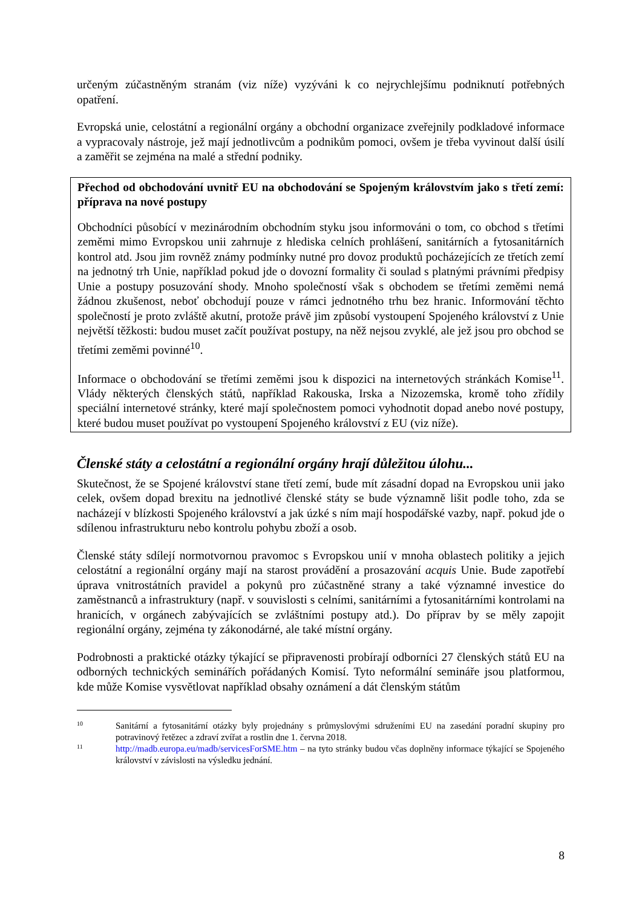určeným zúčastněným stranám (viz níže) vyzýváni k co nejrychlejšímu podniknutí potřebných opatření.
Evropská unie, celostátní a regionální orgány a obchodní organizace zveřejnily podkladové informace a vypracovaly nástroje, jež mají jednotlivcům a podnikům pomoci, ovšem je třeba vyvinout další úsilí a zaměřit se zejména na malé a střední podniky.
Přechod od obchodování uvnitř EU na obchodování se Spojeným královstvím jako s třetí zemí: příprava na nové postupy
Obchodníci působící v mezinárodním obchodním styku jsou informováni o tom, co obchod s třetími zeměmi mimo Evropskou unii zahrnuje z hlediska celních prohlášení, sanitárních a fytosanitárních kontrol atd. Jsou jim rovněž známy podmínky nutné pro dovoz produktů pocházejících ze třetích zemí na jednotný trh Unie, například pokud jde o dovozní formality či soulad s platnými právními předpisy Unie a postupy posuzování shody. Mnoho společností však s obchodem se třetími zeměmi nemá žádnou zkušenost, neboť obchodují pouze v rámci jednotného trhu bez hranic. Informování těchto společností je proto zvláště akutní, protože právě jim způsobí vystoupení Spojeného království z Unie největší těžkosti: budou muset začít používat postupy, na něž nejsou zvyklé, ale jež jsou pro obchod se třetími zeměmi povinné<sup>10</sup>.
Informace o obchodování se třetími zeměmi jsou k dispozici na internetových stránkách Komise<sup>11</sup>. Vlády některých členských států, například Rakouska, Irska a Nizozemska, kromě toho zřídily speciální internetové stránky, které mají společnostem pomoci vyhodnotit dopad anebo nové postupy, které budou muset používat po vystoupení Spojeného království z EU (viz níže).
Členské státy a celostátní a regionální orgány hrají důležitou úlohu...
Skutečnost, že se Spojené království stane třetí zemí, bude mít zásadní dopad na Evropskou unii jako celek, ovšem dopad brexitu na jednotlivé členské státy se bude významně lišit podle toho, zda se nacházejí v blízkosti Spojeného království a jak úzké s ním mají hospodářské vazby, např. pokud jde o sdílenou infrastrukturu nebo kontrolu pohybu zboží a osob.
Členské státy sdílejí normotvornou pravomoc s Evropskou unií v mnoha oblastech politiky a jejich celostátní a regionální orgány mají na starost provádění a prosazování acquis Unie. Bude zapotřebí úprava vnitrostátních pravidel a pokynů pro zúčastněné strany a také významné investice do zaměstnanců a infrastruktury (např. v souvislosti s celními, sanitárními a fytosanitárními kontrolami na hranicích, v orgánech zabývajících se zvláštními postupy atd.). Do příprav by se měly zapojit regionální orgány, zejména ty zákonodárné, ale také místní orgány.
Podrobnosti a praktické otázky týkající se připravenosti probírají odborníci 27 členských států EU na odborných technických seminářích pořádaných Komisí. Tyto neformální semináře jsou platformou, kde může Komise vysvětlovat například obsahy oznámení a dát členským státům
10
Sanitární a fytosanitární otázky byly projednány s průmyslovými sdruženími EU na zasedání poradní skupiny pro potravinový řetězec a zdraví zvířat a rostlin dne 1. června 2018.
11
http://madb.europa.eu/madb/servicesForSME.htm – na tyto stránky budou včas doplněny informace týkající se Spojeného království v závislosti na výsledku jednání.
8